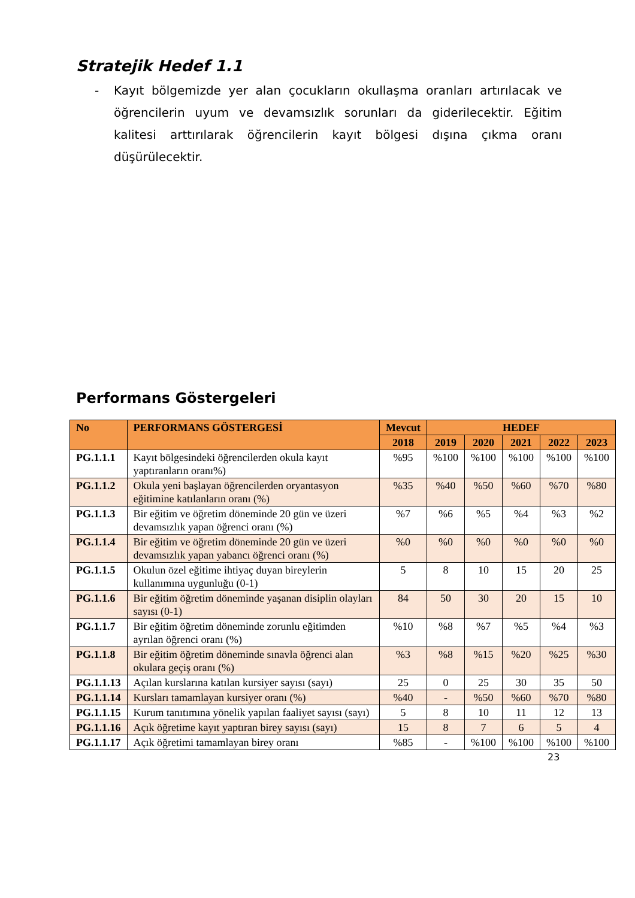Stratejik Hedef 1.1
- Kayıt bölgemizde yer alan çocukların okullaşma oranları artırılacak ve öğrencilerin uyum ve devamsızlık sorunları da giderilecektir. Eğitim kalitesi arttırılarak öğrencilerin kayıt bölgesi dışına çıkma oranı düşürülecektir.
Performans Göstergeleri
| No | PERFORMANS GÖSTERGESİ | Mevcut | HEDEF | | | | |
| --- | --- | --- | --- | --- | --- | --- | --- |
| | | 2018 | 2019 | 2020 | 2021 | 2022 | 2023 |
| PG.1.1.1 | Kayıt bölgesindeki öğrencilerden okula kayıt yaptıranların oranı%) | %95 | %100 | %100 | %100 | %100 | %100 |
| PG.1.1.2 | Okula yeni başlayan öğrencilerden oryantasyon eğitimine katılanların oranı (%) | %35 | %40 | %50 | %60 | %70 | %80 |
| PG.1.1.3 | Bir eğitim ve öğretim döneminde 20 gün ve üzeri devamsızlık yapan öğrenci oranı (%) | %7 | %6 | %5 | %4 | %3 | %2 |
| PG.1.1.4 | Bir eğitim ve öğretim döneminde 20 gün ve üzeri devamsızlık yapan yabancı öğrenci oranı (%) | %0 | %0 | %0 | %0 | %0 | %0 |
| PG.1.1.5 | Okulun özel eğitime ihtiyaç duyan bireylerin kullanımına uygunluğu (0-1) | 5 | 8 | 10 | 15 | 20 | 25 |
| PG.1.1.6 | Bir eğitim öğretim döneminde yaşanan disiplin olayları sayısı (0-1) | 84 | 50 | 30 | 20 | 15 | 10 |
| PG.1.1.7 | Bir eğitim öğretim döneminde zorunlu eğitimden ayrılan öğrenci oranı (%) | %10 | %8 | %7 | %5 | %4 | %3 |
| PG.1.1.8 | Bir eğitim öğretim döneminde sınavla öğrenci alan okulara geçiş oranı (%) | %3 | %8 | %15 | %20 | %25 | %30 |
| PG.1.1.13 | Açılan kurslarına katılan kursiyer sayısı (sayı) | 25 | 0 | 25 | 30 | 35 | 50 |
| PG.1.1.14 | Kursları tamamlayan kursiyer oranı (%) | %40 | - | %50 | %60 | %70 | %80 |
| PG.1.1.15 | Kurum tanıtımına yönelik yapılan faaliyet sayısı (sayı) | 5 | 8 | 10 | 11 | 12 | 13 |
| PG.1.1.16 | Açık öğretime kayıt yaptıran birey sayısı (sayı) | 15 | 8 | 7 | 6 | 5 | 4 |
| PG.1.1.17 | Açık öğretimi tamamlayan birey oranı | %85 | - | %100 | %100 | %100 | %100 |
23